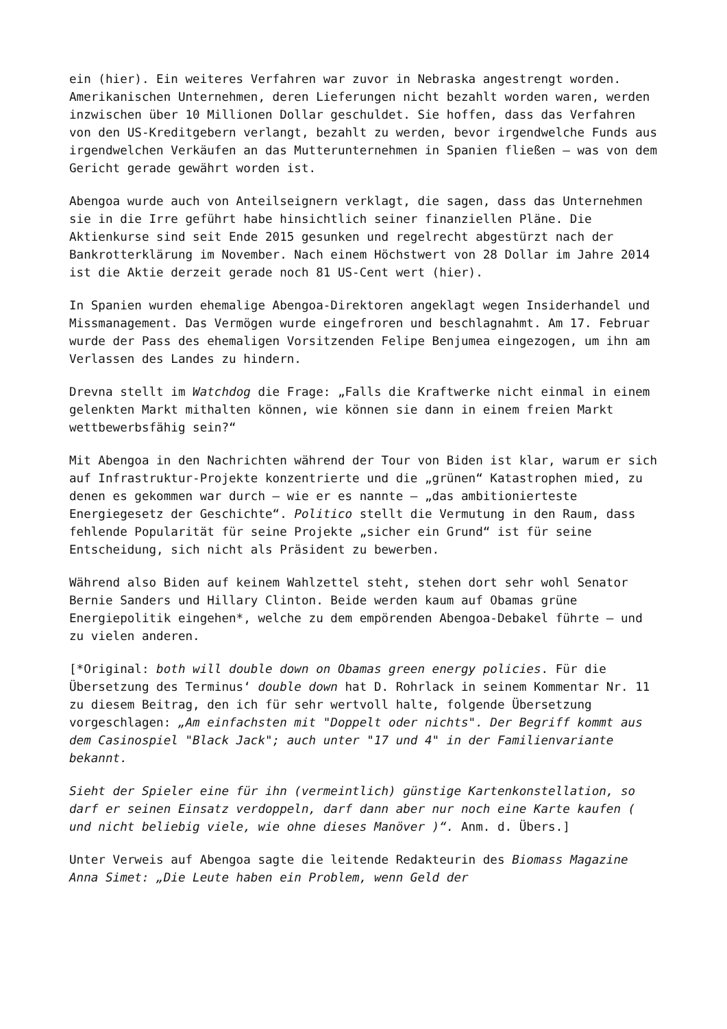ein (hier). Ein weiteres Verfahren war zuvor in Nebraska angestrengt worden. Amerikanischen Unternehmen, deren Lieferungen nicht bezahlt worden waren, werden inzwischen über 10 Millionen Dollar geschuldet. Sie hoffen, dass das Verfahren von den US-Kreditgebern verlangt, bezahlt zu werden, bevor irgendwelche Funds aus irgendwelchen Verkäufen an das Mutterunternehmen in Spanien fließen – was von dem Gericht gerade gewährt worden ist.
Abengoa wurde auch von Anteilseignern verklagt, die sagen, dass das Unternehmen sie in die Irre geführt habe hinsichtlich seiner finanziellen Pläne. Die Aktienkurse sind seit Ende 2015 gesunken und regelrecht abgestürzt nach der Bankrotterklärung im November. Nach einem Höchstwert von 28 Dollar im Jahre 2014 ist die Aktie derzeit gerade noch 81 US-Cent wert (hier).
In Spanien wurden ehemalige Abengoa-Direktoren angeklagt wegen Insiderhandel und Missmanagement. Das Vermögen wurde eingefroren und beschlagnahmt. Am 17. Februar wurde der Pass des ehemaligen Vorsitzenden Felipe Benjumea eingezogen, um ihn am Verlassen des Landes zu hindern.
Drevna stellt im Watchdog die Frage: „Falls die Kraftwerke nicht einmal in einem gelenkten Markt mithalten können, wie können sie dann in einem freien Markt wettbewerbsfähig sein?“
Mit Abengoa in den Nachrichten während der Tour von Biden ist klar, warum er sich auf Infrastruktur-Projekte konzentrierte und die „grünen“ Katastrophen mied, zu denen es gekommen war durch – wie er es nannte – „das ambitionierteste Energiegesetz der Geschichte“. Politico stellt die Vermutung in den Raum, dass fehlende Popularität für seine Projekte „sicher ein Grund“ ist für seine Entscheidung, sich nicht als Präsident zu bewerben.
Während also Biden auf keinem Wahlzettel steht, stehen dort sehr wohl Senator Bernie Sanders und Hillary Clinton. Beide werden kaum auf Obamas grüne Energiepolitik eingehen*, welche zu dem empörenden Abengoa-Debakel führte – und zu vielen anderen.
[*Original: both will double down on Obamas green energy policies. Für die Übersetzung des Terminus‘ double down hat D. Rohrlack in seinem Kommentar Nr. 11 zu diesem Beitrag, den ich für sehr wertvoll halte, folgende Übersetzung vorgeschlagen: „Am einfachsten mit "Doppelt oder nichts". Der Begriff kommt aus dem Casinospiel "Black Jack"; auch unter "17 und 4" in der Familienvariante bekannt.
Sieht der Spieler eine für ihn (vermeintlich) günstige Kartenkonstellation, so darf er seinen Einsatz verdoppeln, darf dann aber nur noch eine Karte kaufen ( und nicht beliebig viele, wie ohne dieses Manöver )“. Anm. d. Übers.]
Unter Verweis auf Abengoa sagte die leitende Redakteurin des Biomass Magazine Anna Simet: „Die Leute haben ein Problem, wenn Geld der